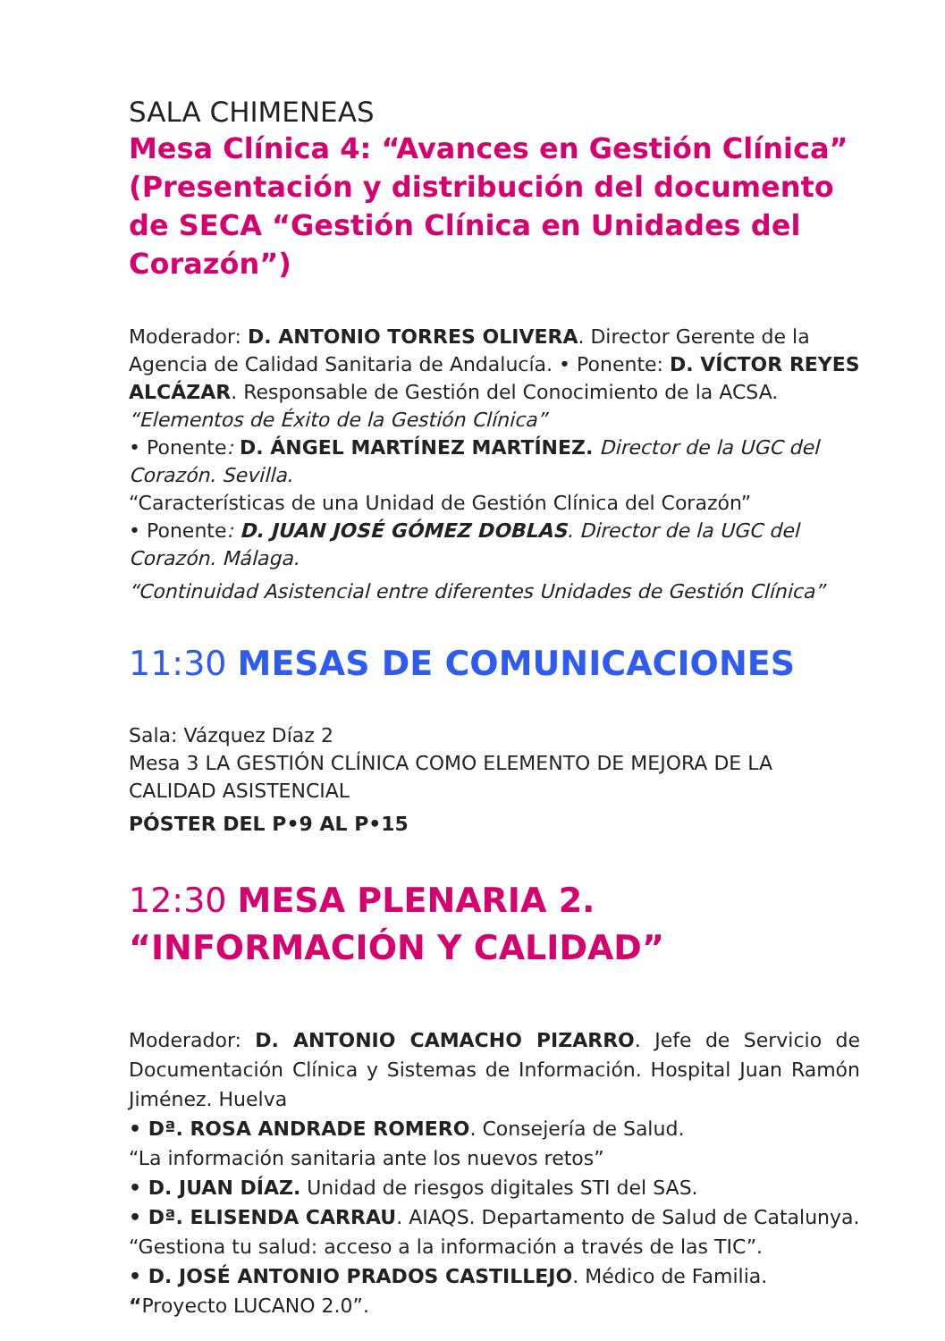SALA CHIMENEAS
Mesa Clínica 4: “Avances en Gestión Clínica” (Presentación y distribución del documento de SECA “Gestión Clínica en Unidades del Corazón”)
Moderador: D. ANTONIO TORRES OLIVERA. Director Gerente de la Agencia de Calidad Sanitaria de Andalucía. • Ponente: D. VÍCTOR REYES ALCÁZAR. Responsable de Gestión del Conocimiento de la ACSA.
“Elementos de Éxito de la Gestión Clínica”
• Ponente: D. ÁNGEL MARTÍNEZ MARTÍNEZ. Director de la UGC del Corazón. Sevilla.
“Características de una Unidad de Gestión Clínica del Corazón”
• Ponente: D. JUAN JOSÉ GÓMEZ DOBLAS. Director de la UGC del Corazón. Málaga.
“Continuidad Asistencial entre diferentes Unidades de Gestión Clínica”
11:30 MESAS DE COMUNICACIONES
Sala: Vázquez Díaz 2
Mesa 3 LA GESTIÓN CLÍNICA COMO ELEMENTO DE MEJORA DE LA CALIDAD ASISTENCIAL
PÓSTER DEL P•9 AL P•15
12:30 MESA PLENARIA 2. “INFORMACIÓN Y CALIDAD”
Moderador: D. ANTONIO CAMACHO PIZARRO. Jefe de Servicio de Documentación Clínica y Sistemas de Información. Hospital Juan Ramón Jiménez. Huelva
• Dª. ROSA ANDRADE ROMERO. Consejería de Salud.
“La información sanitaria ante los nuevos retos”
• D. JUAN DÍAZ. Unidad de riesgos digitales STI del SAS.
• Dª. ELISENDA CARRAU. AIAQS. Departamento de Salud de Catalunya.
“Gestiona tu salud: acceso a la información a través de las TIC”.
• D. JOSÉ ANTONIO PRADOS CASTILLEJO. Médico de Familia.
“Proyecto LUCANO 2.0”.